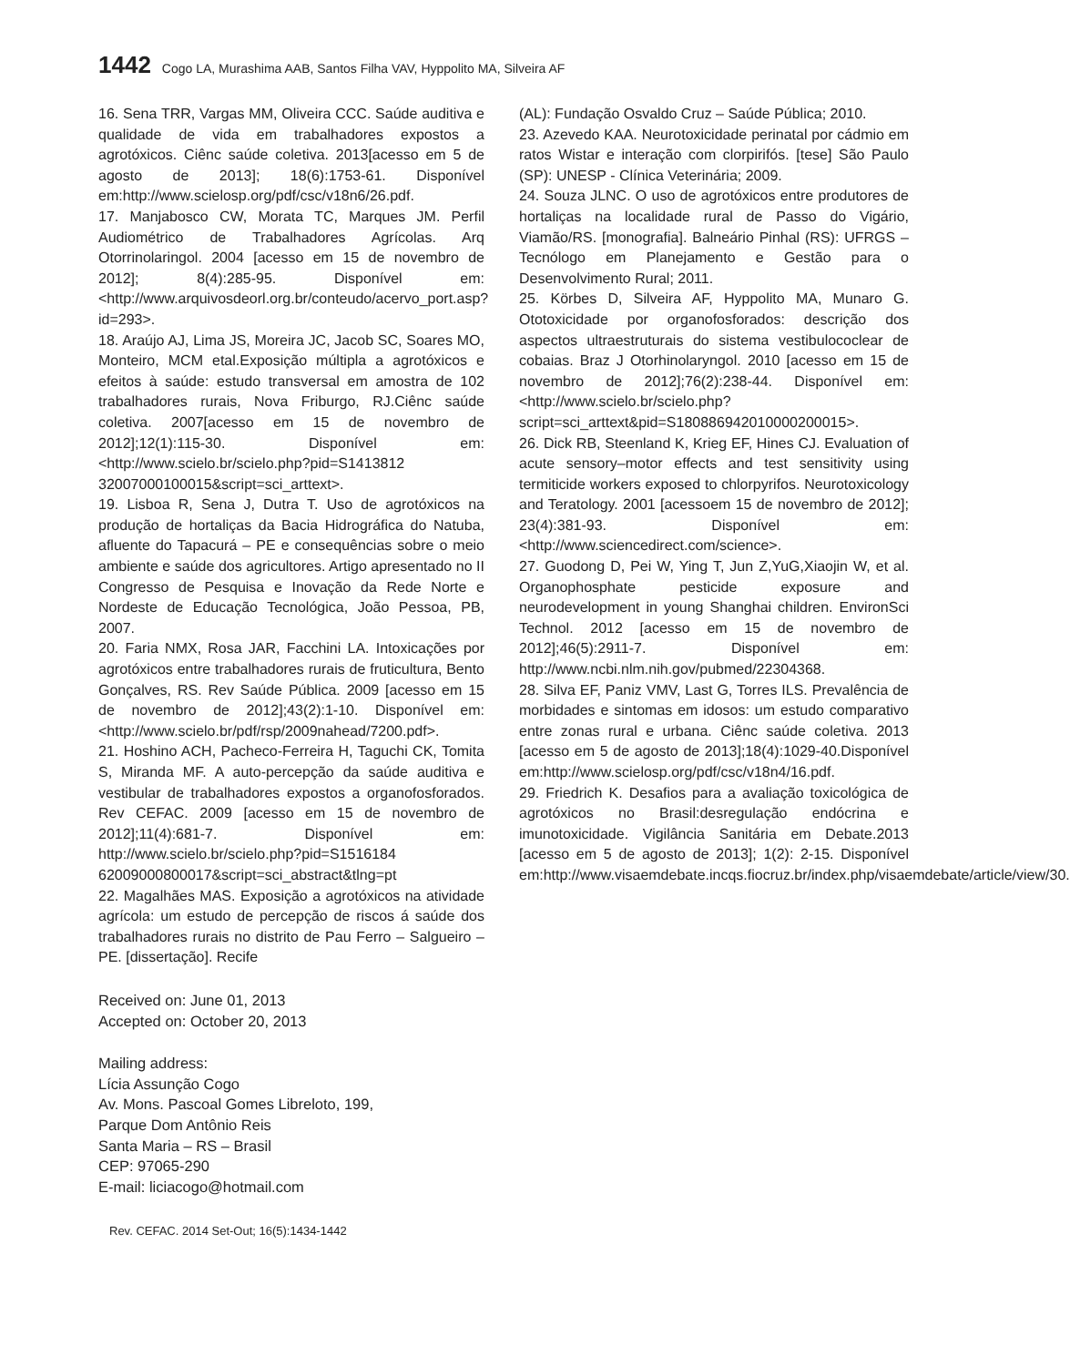1442 Cogo LA, Murashima AAB, Santos Filha VAV, Hyppolito MA, Silveira AF
16. Sena TRR, Vargas MM, Oliveira CCC. Saúde auditiva e qualidade de vida em trabalhadores expostos a agrotóxicos. Ciênc saúde coletiva. 2013[acesso em 5 de agosto de 2013]; 18(6):1753-61. Disponível em:http://www.scielosp.org/pdf/csc/v18n6/26.pdf.
17. Manjabosco CW, Morata TC, Marques JM. Perfil Audiométrico de Trabalhadores Agrícolas. Arq Otorrinolaringol. 2004 [acesso em 15 de novembro de 2012]; 8(4):285-95. Disponível em:<http://www.arquivosdeorl.org.br/conteudo/acervo_port.asp?id=293>.
18. Araújo AJ, Lima JS, Moreira JC, Jacob SC, Soares MO, Monteiro, MCM etal.Exposição múltipla a agrotóxicos e efeitos à saúde: estudo transversal em amostra de 102 trabalhadores rurais, Nova Friburgo, RJ.Ciênc saúde coletiva. 2007[acesso em 15 de novembro de 2012];12(1):115-30. Disponível em:<http://www.scielo.br/scielo.php?pid=S1413812 32007000100015&script=sci_arttext>.
19. Lisboa R, Sena J, Dutra T. Uso de agrotóxicos na produção de hortaliças da Bacia Hidrográfica do Natuba, afluente do Tapacurá – PE e consequências sobre o meio ambiente e saúde dos agricultores. Artigo apresentado no II Congresso de Pesquisa e Inovação da Rede Norte e Nordeste de Educação Tecnológica, João Pessoa, PB, 2007.
20. Faria NMX, Rosa JAR, Facchini LA. Intoxicações por agrotóxicos entre trabalhadores rurais de fruticultura, Bento Gonçalves, RS. Rev Saúde Pública. 2009 [acesso em 15 de novembro de 2012];43(2):1-10. Disponível em: <http://www.scielo.br/pdf/rsp/2009nahead/7200.pdf>.
21. Hoshino ACH, Pacheco-Ferreira H, Taguchi CK, Tomita S, Miranda MF. A auto-percepção da saúde auditiva e vestibular de trabalhadores expostos a organofosforados. Rev CEFAC. 2009 [acesso em 15 de novembro de 2012];11(4):681-7. Disponível em: http://www.scielo.br/scielo.php?pid=S1516184 62009000800017&script=sci_abstract&tlng=pt
22. Magalhães MAS. Exposição a agrotóxicos na atividade agrícola: um estudo de percepção de riscos á saúde dos trabalhadores rurais no distrito de Pau Ferro – Salgueiro – PE. [dissertação]. Recife
(AL): Fundação Osvaldo Cruz – Saúde Pública; 2010.
23. Azevedo KAA. Neurotoxicidade perinatal por cádmio em ratos Wistar e interação com clorpirifós. [tese] São Paulo (SP): UNESP - Clínica Veterinária; 2009.
24. Souza JLNC. O uso de agrotóxicos entre produtores de hortaliças na localidade rural de Passo do Vigário, Viamão/RS. [monografia]. Balneário Pinhal (RS): UFRGS – Tecnólogo em Planejamento e Gestão para o Desenvolvimento Rural; 2011.
25. Körbes D, Silveira AF, Hyppolito MA, Munaro G. Ototoxicidade por organofosforados: descrição dos aspectos ultraestruturais do sistema vestibulococlear de cobaias. Braz J Otorhinolaryngol. 2010 [acesso em 15 de novembro de 2012];76(2):238-44. Disponível em: <http://www.scielo.br/scielo.php?script=sci_arttext&pid=S180886942010000200015>.
26. Dick RB, Steenland K, Krieg EF, Hines CJ. Evaluation of acute sensory–motor effects and test sensitivity using termiticide workers exposed to chlorpyrifos. Neurotoxicology and Teratology. 2001 [acessoem 15 de novembro de 2012]; 23(4):381-93. Disponível em: <http://www.sciencedirect.com/science>.
27. Guodong D, Pei W, Ying T, Jun Z,YuG,Xiaojin W, et al. Organophosphate pesticide exposure and neurodevelopment in young Shanghai children. EnvironSci Technol. 2012 [acesso em 15 de novembro de 2012];46(5):2911-7. Disponível em: http://www.ncbi.nlm.nih.gov/pubmed/22304368.
28. Silva EF, Paniz VMV, Last G, Torres ILS. Prevalência de morbidades e sintomas em idosos: um estudo comparativo entre zonas rural e urbana. Ciênc saúde coletiva. 2013 [acesso em 5 de agosto de 2013];18(4):1029-40.Disponível em:http://www.scielosp.org/pdf/csc/v18n4/16.pdf.
29. Friedrich K. Desafios para a avaliação toxicológica de agrotóxicos no Brasil:desregulação endócrina e imunotoxicidade. Vigilância Sanitária em Debate.2013 [acesso em 5 de agosto de 2013]; 1(2): 2-15. Disponível em:http://www.visaemdebate.incqs.fiocruz.br/index.php/visaemdebate/article/view/30.
Received on: June 01, 2013
Accepted on: October 20, 2013
Mailing address:
Lícia Assunção Cogo
Av. Mons. Pascoal Gomes Libreloto, 199,
Parque Dom Antônio Reis
Santa Maria – RS – Brasil
CEP: 97065-290
E-mail: liciacogo@hotmail.com
Rev. CEFAC. 2014 Set-Out; 16(5):1434-1442